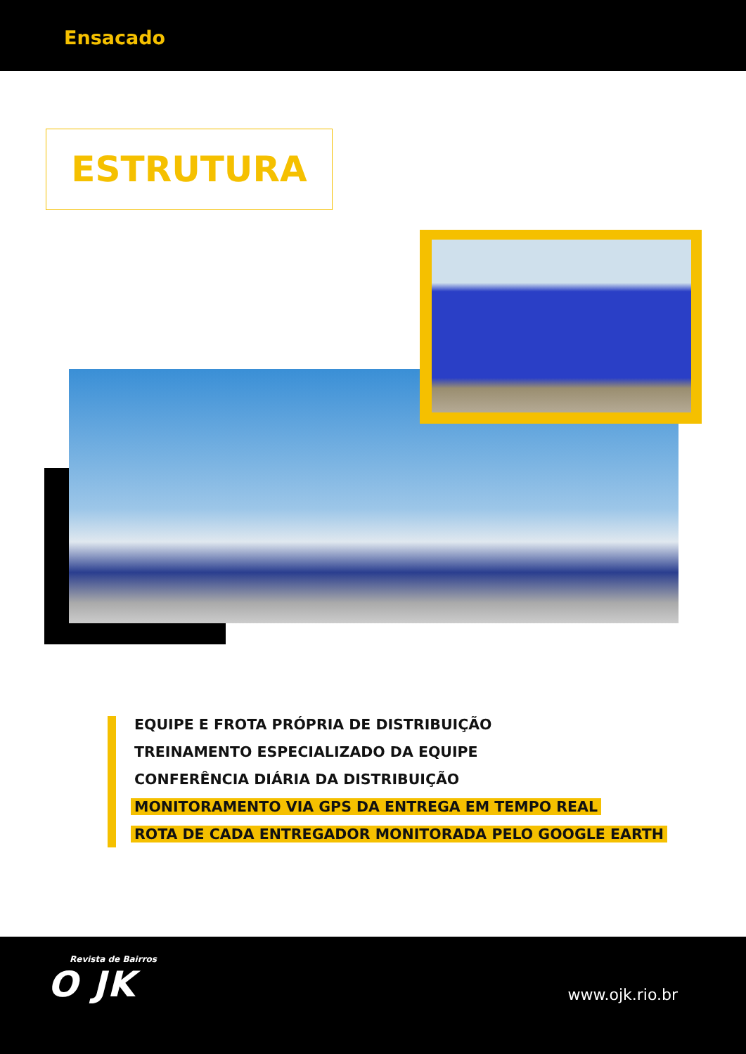Ensacado
ESTRUTURA
EQUIPE E FROTA PRÓPRIA DE DISTRIBUIÇÃO
TREINAMENTO ESPECIALIZADO DA EQUIPE
CONFERÊNCIA DIÁRIA DA DISTRIBUIÇÃO
MONITORAMENTO VIA GPS DA ENTREGA EM TEMPO REAL
ROTA DE CADA ENTREGADOR MONITORADA PELO GOOGLE EARTH
Revista de Bairros
O JK
www.ojk.rio.br